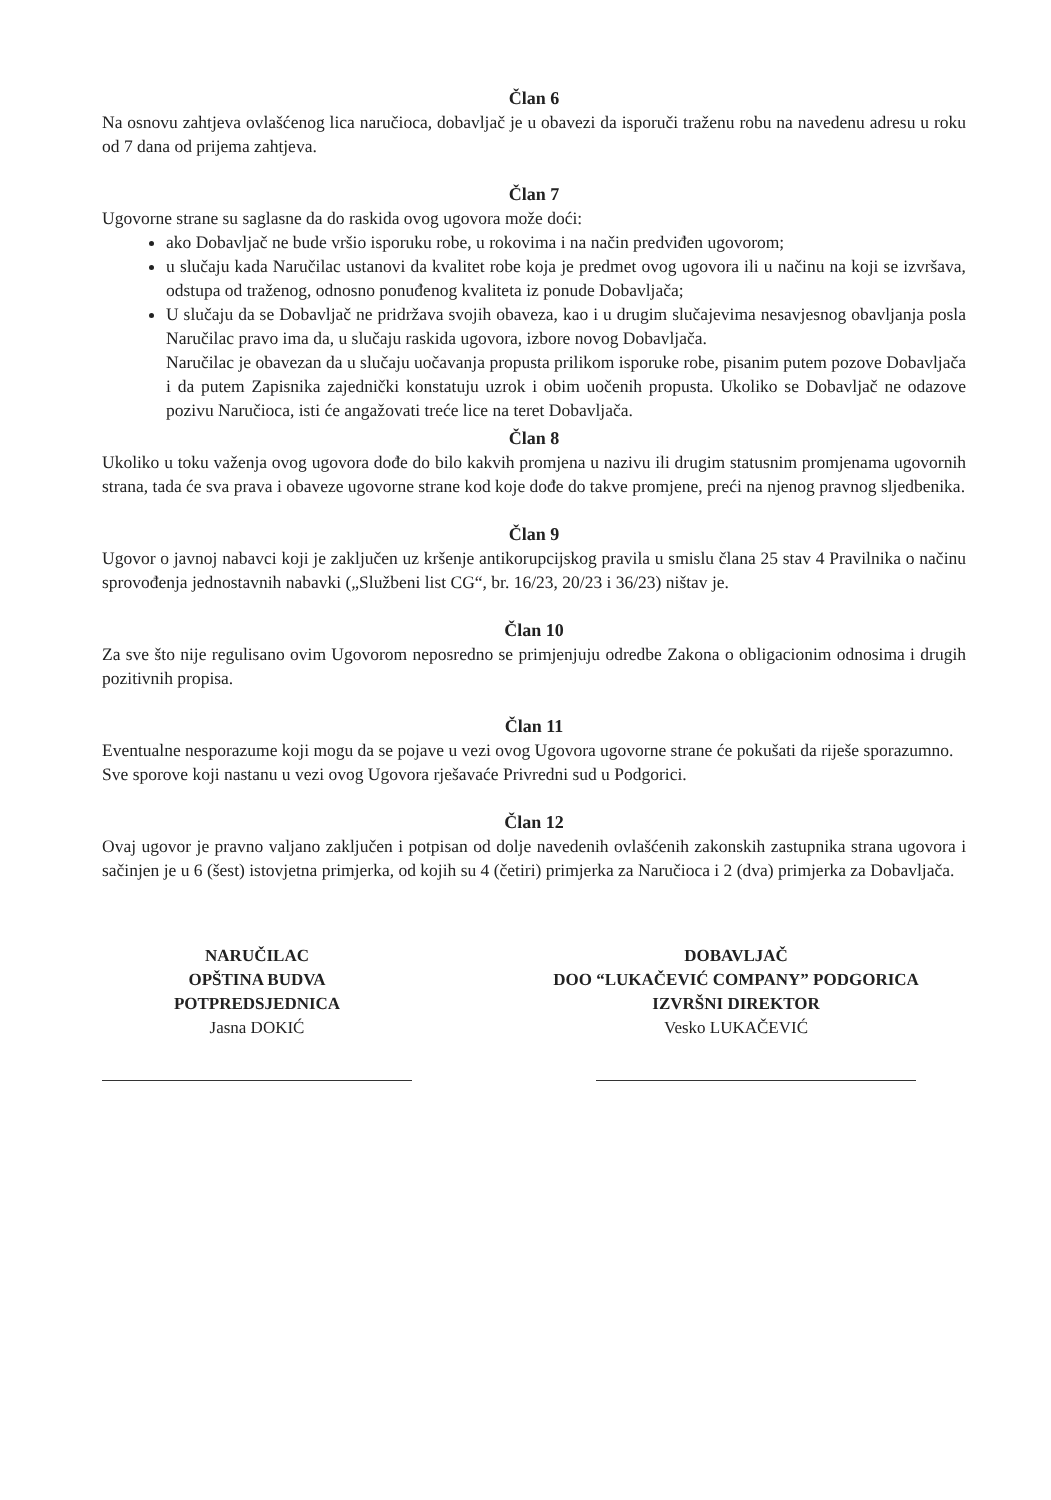Član 6
Na osnovu zahtjeva ovlašćenog lica naručioca, dobavljač je u obavezi da isporuči traženu robu na navedenu adresu u roku od 7 dana od prijema zahtjeva.
Član 7
Ugovorne strane su saglasne da do raskida ovog ugovora može doći:
ako Dobavljač ne bude vršio isporuku robe, u rokovima i na način predviđen ugovorom;
u slučaju kada Naručilac ustanovi da kvalitet robe koja je predmet ovog ugovora ili u načinu na koji se izvršava, odstupa od traženog, odnosno ponuđenog kvaliteta iz ponude Dobavljača;
U slučaju da se Dobavljač ne pridržava svojih obaveza, kao i u drugim slučajevima nesavjesnog obavljanja posla Naručilac pravo ima da, u slučaju raskida ugovora, izbore novog Dobavljača.
Naručilac je obavezan da u slučaju uočavanja propusta prilikom isporuke robe, pisanim putem pozove Dobavljača i da putem Zapisnika zajednički konstatuju uzrok i obim uočenih propusta. Ukoliko se Dobavljač ne odazove pozivu Naručioca, isti će angažovati treće lice na teret Dobavljača.
Član 8
Ukoliko u toku važenja ovog ugovora dođe do bilo kakvih promjena u nazivu ili drugim statusnim promjenama ugovornih strana, tada će sva prava i obaveze ugovorne strane kod koje dođe do takve promjene, preći na njenog pravnog sljedbenika.
Član 9
Ugovor o javnoj nabavci koji je zaključen uz kršenje antikorupcijskog pravila u smislu člana 25 stav 4 Pravilnika o načinu sprovođenja jednostavnih nabavki („Službeni list CG“, br. 16/23, 20/23 i 36/23) ništav je.
Član 10
Za sve što nije regulisano ovim Ugovorom neposredno se primjenjuju odredbe Zakona o obligacionim odnosima i drugih pozitivnih propisa.
Član 11
Eventualne nesporazume koji mogu da se pojave u vezi ovog Ugovora ugovorne strane će pokušati da riješe sporazumno.
Sve sporove koji nastanu u vezi ovog Ugovora rješavaće Privredni sud u Podgorici.
Član 12
Ovaj ugovor je pravno valjano zaključen i potpisan od dolje navedenih ovlašćenih zakonskih zastupnika strana ugovora i sačinjen je u 6 (šest) istovjetna primjerka, od kojih su 4 (četiri) primjerka za Naručioca i 2 (dva) primjerka za Dobavljača.
NARUČILAC
OPŠTINA BUDVA
POTPREDSJEDNICA
Jasna DOKIĆ
DOBAVLJAČ
DOO “LUKAČEVIĆ COMPANY” PODGORICA
IZVRŠNI DIREKTOR
Vesko LUKAČEVIĆ